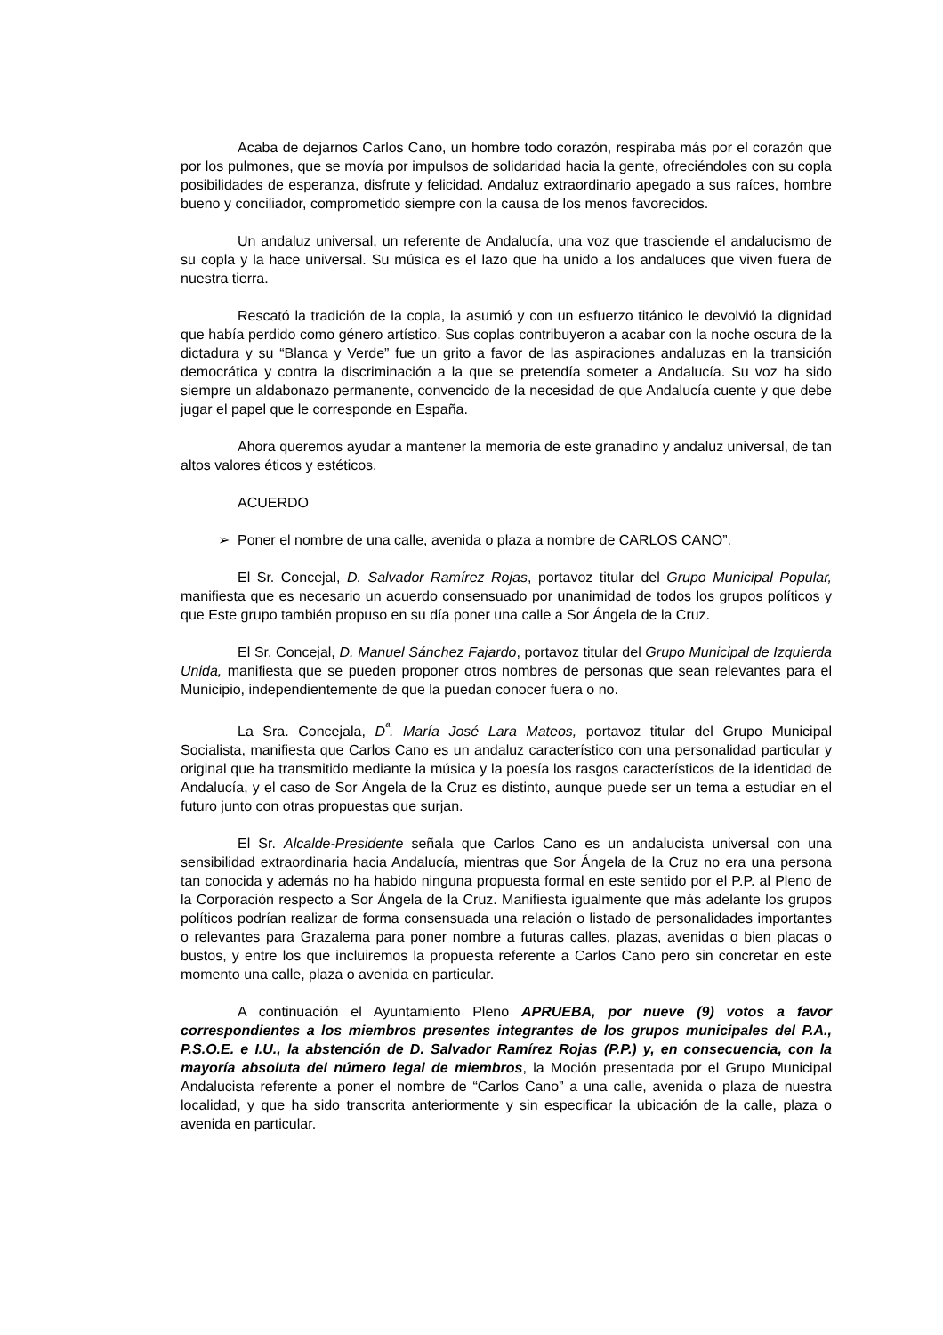Acaba de dejarnos Carlos Cano, un hombre todo corazón, respiraba más por el corazón que por los pulmones, que se movía por impulsos de solidaridad hacia la gente, ofreciéndoles con su copla posibilidades de esperanza, disfrute y felicidad. Andaluz extraordinario apegado a sus raíces, hombre bueno y conciliador, comprometido siempre con la causa de los menos favorecidos.
Un andaluz universal, un referente de Andalucía, una voz que trasciende el andalucismo de su copla y la hace universal. Su música es el lazo que ha unido a los andaluces que viven fuera de nuestra tierra.
Rescató la tradición de la copla, la asumió y con un esfuerzo titánico le devolvió la dignidad que había perdido como género artístico. Sus coplas contribuyeron a acabar con la noche oscura de la dictadura y su “Blanca y Verde” fue un grito a favor de las aspiraciones andaluzas en la transición democrática y contra la discriminación a la que se pretendía someter a Andalucía. Su voz ha sido siempre un aldabonazo permanente, convencido de la necesidad de que Andalucía cuente y que debe jugar el papel que le corresponde en España.
Ahora queremos ayudar a mantener la memoria de este granadino y andaluz universal, de tan altos valores éticos y estéticos.
ACUERDO
➢ Poner el nombre de una calle, avenida o plaza a nombre de CARLOS CANO”.
El Sr. Concejal, D. Salvador Ramírez Rojas, portavoz titular del Grupo Municipal Popular, manifiesta que es necesario un acuerdo consensuado por unanimidad de todos los grupos políticos y que Este grupo también propuso en su día poner una calle a Sor Ángela de la Cruz.
El Sr. Concejal, D. Manuel Sánchez Fajardo, portavoz titular del Grupo Municipal de Izquierda Unida, manifiesta que se pueden proponer otros nombres de personas que sean relevantes para el Municipio, independientemente de que la puedan conocer fuera o no.
La Sra. Concejala, D<sup>ª</sup>. María José Lara Mateos, portavoz titular del Grupo Municipal Socialista, manifiesta que Carlos Cano es un andaluz característico con una personalidad particular y original que ha transmitido mediante la música y la poesía los rasgos característicos de la identidad de Andalucía, y el caso de Sor Ángela de la Cruz es distinto, aunque puede ser un tema a estudiar en el futuro junto con otras propuestas que surjan.
El Sr. Alcalde-Presidente señala que Carlos Cano es un andalucista universal con una sensibilidad extraordinaria hacia Andalucía, mientras que Sor Ángela de la Cruz no era una persona tan conocida y además no ha habido ninguna propuesta formal en este sentido por el P.P. al Pleno de la Corporación respecto a Sor Ángela de la Cruz. Manifiesta igualmente que más adelante los grupos políticos podrían realizar de forma consensuada una relación o listado de personalidades importantes o relevantes para Grazalema para poner nombre a futuras calles, plazas, avenidas o bien placas o bustos, y entre los que incluiremos la propuesta referente a Carlos Cano pero sin concretar en este momento una calle, plaza o avenida en particular.
A continuación el Ayuntamiento Pleno APRUEBA, por nueve (9) votos a favor correspondientes a los miembros presentes integrantes de los grupos municipales del P.A., P.S.O.E. e I.U., la abstención de D. Salvador Ramírez Rojas (P.P.) y, en consecuencia, con la mayoría absoluta del número legal de miembros, la Moción presentada por el Grupo Municipal Andalucista referente a poner el nombre de “Carlos Cano” a una calle, avenida o plaza de nuestra localidad, y que ha sido transcrita anteriormente y sin especificar la ubicación de la calle, plaza o avenida en particular.